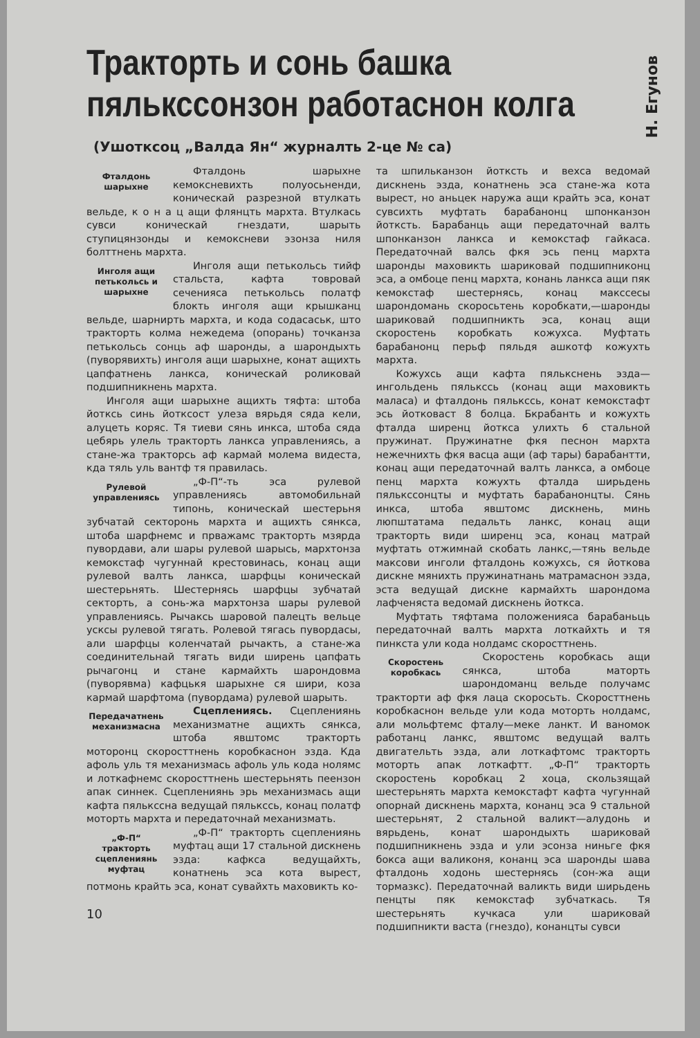Н. Егунов
Тракторть и сонь башка пялькссонзон работаснон колга
(Ушотксоц „Валда Ян“ журналть 2-це № са)
Фталдонь шарыхне
Фталдонь шарыхне кемоксневихть полуосьненди, коническай разрезной втулкать вельде, к о н а ц ащи флянцть мархта. Втулкась сувси коническай гнездати, шарыть ступицянзонды и кемоксневи эзонза ниля болттнень мархта.
Инголя ащи петькольсь и шарыхне
Инголя ащи петькольсь тийф стальста, кафта товровай сеченияса петькольсь полатф блокть инголя ащи крышканц вельде, шарнирть мархта, и кода содасаськ, што тракторть колма нежедема (опорань) точканза петькольсь сонць аф шаронды, а шарондыхть (пуворявихть) инголя ащи шарыхне, конат ащихть цапфатнень ланкса, коническай роликовай подшипникнень мархта.
Инголя ащи шарыхне ащихть тяфта: штоба йотксь синь йотксост улеза вярьдя сяда кели, алуцеть коряс. Тя тиеви сянь инкса, штоба сяда цебярь улель тракторть ланкса управлениясь, а стане-жа тракторсь аф кармай молема видеста, кда тяль уль вантф тя правилась.
Рулевой управлениясь
„Ф-П“-ть эса рулевой управлениясь автомобильнай типонь, коническай шестерьня зубчатай секторонь мархта и ащихть сянкса, штоба шарфнемс и прважамс тракторть мзярда пувордави, али шары рулевой шарысь, мархтонза кемокстаф чугуннай крестовинась, конац ащи рулевой валть ланкса, шарфцы коническай шестерьнять. Шестернясь шарфцы зубчатай секторть, а сонь-жа мархтонза шары рулевой управлениясь. Рычаксь шаровой палецть вельце ускcы рулевой тягать. Ролевой тягась пувордасы, али шарфцы коленчатай рычакть, а стане-жа соединительнай тягать види ширень цапфать рычагонц и стане кармайхть шарондовма (пуворявма) кафцькя шарыхне ся шири, коза кармай шарфтома (пувордама) рулевой шарыть.
Передачатнень механизмасна
Сцеплениясь. Сцеплениянь механизматне ащихть сянкса, штоба явштомс тракторть моторонц скоросттнень коробкаснон эзда. Кда афоль уль тя механизмась афоль уль кода нолямс и лоткафнемс скоросттнень шестерьнять пеензон апак синнек. Сцеплениянь эрь механизмась ащи кафта пялькссна ведущай пялькссь, конац полатф моторть мархта и передаточнай механизмать.
„Ф-П“ тракторть сцеплениянь муфтац
„Ф-П“ тракторть сцеплениянь муфтац ащи 17 стальной дискнень эзда: кафкса ведущайхть, конатнень эса кота вырест, потмонь крайть эса, конат сувайхть маховикть ко-
10
та шпильканзон йотксть и вехса ведомай дискнень эзда, конатнень эса стане-жа кота вырест, но аньцек наружа ащи крайть эса, конат сувсихть муфтать барабанонц шпонканзон йотксть. Барабанць ащи передаточнай валть шпонканзон ланкса и кемокстаф гайкаса. Передаточнай валсь фкя эсь пенц мархта шаронды маховикть шариковай подшипниконц эса, а омбоце пенц мархта, конань ланкса ащи пяк кемокстаф шестернясь, конац макссесы шарондомань скоросьтень коробкати,—шаронды шариковай подшипникть эса, конац ащи скоростень коробкать кожухса. Муфтать барабанонц перьф пяльдя ашкотф кожухть мархта.
Кожухсь ащи кафта пялькснень эзда—ингольдень пялькссь (конац ащи маховикть маласа) и фталдонь пялькссь, конат кемокстафт эсь йотковаст 8 болца. Бкрабанть и кожухть фталда ширенц йотксa улихть 6 стальной пружинат. Пружинатне фкя песнон мархта нежечнихть фкя васца ащи (аф тары) барабантти, конац ащи передаточнай валть ланкса, а омбоце пенц мархта кожухть фталда ширьдень пялькссонцты и муфтать барабанонцты. Сянь инкса, штоба явштомс дискнень, минь люпштатама педальть ланкс, конац ащи тракторть види ширенц эса, конац матрай муфтать отжимнай скобать ланкс,—тянь вельде максови инголи фталдонь кожухсь, ся йоткова дискне мянихть пружинатнань матрамаснон эзда, эста ведущай дискне кармайхть шарондома лафченяста ведомай дискнень йотксa.
Муфтать тяфтама положенияса барабаньць передаточнай валть мархта лоткайхть и тя пинкста ули кода нолдамс скоросттнень.
Скоростень коробкась
Скоростень коробкась ащи сянкса, штоба маторть шарондоманц вельде получамс тракторти аф фкя лаца скоросьть. Скоросттнень коробкаснон вельде ули кода моторть нолдамс, али мольфтемс фталу—меке ланкт. И ваномок работанц ланкс, явштомс ведущай валть двигательть эзда, али лоткафтомс тракторть моторть апак лоткафтт. „Ф-П“ тракторть скоростень коробкац 2 хоца, скользящай шестерьнять мархта кемокстафт кафта чугуннай опорнай дискнень мархта, конанц эса 9 стальной шестерьнят, 2 стальной валикт—алудонь и вярьдень, конат шарондыхть шариковай подшипникнень эзда и ули эсонза ниньге фкя бокса ащи валиконя, конанц эса шаронды шава фталдонь ходонь шестернясь (сон-жа ащи тормазкс). Передаточнай валикть види ширьдень пенцты пяк кемокстаф зубчаткась. Тя шестерьнять кучкаса ули шариковай подшипникти васта (гнездо), конанцты сувси